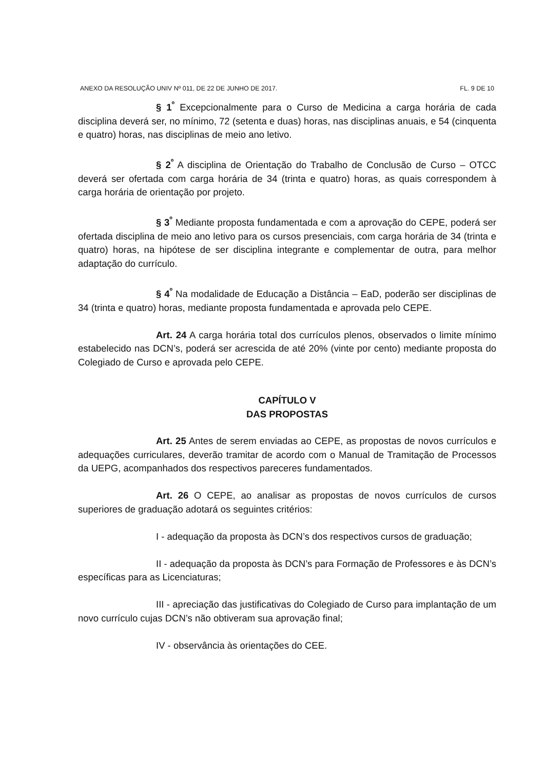ANEXO DA RESOLUÇÃO UNIV Nº 011, DE 22 DE JUNHO DE 2017. FL. 9 DE 10
§ 1<sup>º</sup> Excepcionalmente para o Curso de Medicina a carga horária de cada disciplina deverá ser, no mínimo, 72 (setenta e duas) horas, nas disciplinas anuais, e 54 (cinquenta e quatro) horas, nas disciplinas de meio ano letivo.
§ 2<sup>º</sup> A disciplina de Orientação do Trabalho de Conclusão de Curso – OTCC deverá ser ofertada com carga horária de 34 (trinta e quatro) horas, as quais correspondem à carga horária de orientação por projeto.
§ 3<sup>º</sup> Mediante proposta fundamentada e com a aprovação do CEPE, poderá ser ofertada disciplina de meio ano letivo para os cursos presenciais, com carga horária de 34 (trinta e quatro) horas, na hipótese de ser disciplina integrante e complementar de outra, para melhor adaptação do currículo.
§ 4<sup>º</sup> Na modalidade de Educação a Distância – EaD, poderão ser disciplinas de 34 (trinta e quatro) horas, mediante proposta fundamentada e aprovada pelo CEPE.
Art. 24 A carga horária total dos currículos plenos, observados o limite mínimo estabelecido nas DCN’s, poderá ser acrescida de até 20% (vinte por cento) mediante proposta do Colegiado de Curso e aprovada pelo CEPE.
CAPÍTULO V
DAS PROPOSTAS
Art. 25 Antes de serem enviadas ao CEPE, as propostas de novos currículos e adequações curriculares, deverão tramitar de acordo com o Manual de Tramitação de Processos da UEPG, acompanhados dos respectivos pareceres fundamentados.
Art. 26 O CEPE, ao analisar as propostas de novos currículos de cursos superiores de graduação adotará os seguintes critérios:
I - adequação da proposta às DCN’s dos respectivos cursos de graduação;
II - adequação da proposta às DCN’s para Formação de Professores e às DCN’s específicas para as Licenciaturas;
III - apreciação das justificativas do Colegiado de Curso para implantação de um novo currículo cujas DCN’s não obtiveram sua aprovação final;
IV - observância às orientações do CEE.